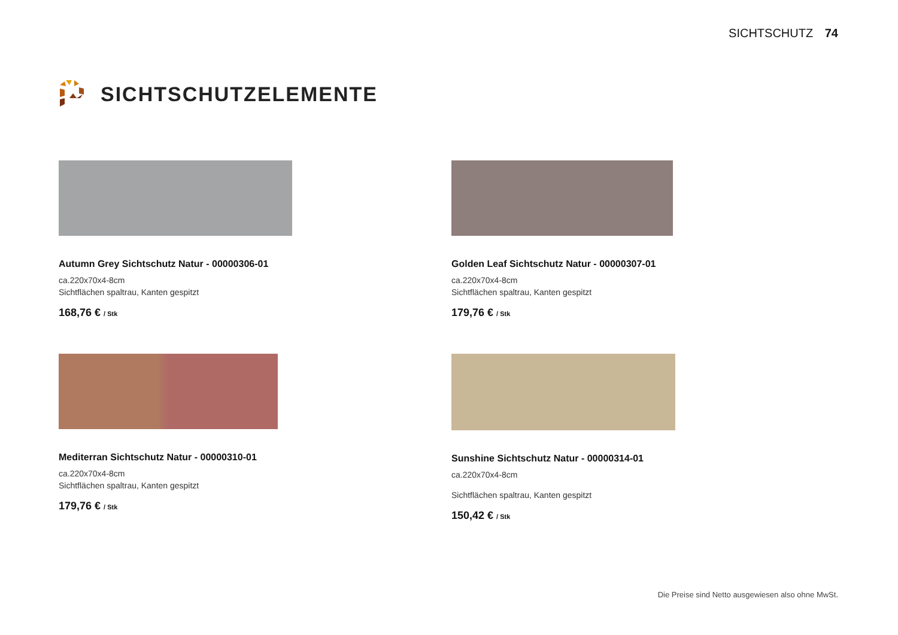SICHTSCHUTZ 74
SICHTSCHUTZELEMENTE
Autumn Grey Sichtschutz Natur - 00000306-01
ca.220x70x4-8cm
Sichtflächen spaltrau, Kanten gespitzt
168,76 € / Stk
Golden Leaf Sichtschutz Natur - 00000307-01
ca.220x70x4-8cm
Sichtflächen spaltrau, Kanten gespitzt
179,76 € / Stk
Mediterran Sichtschutz Natur - 00000310-01
ca.220x70x4-8cm
Sichtflächen spaltrau, Kanten gespitzt
179,76 € / Stk
Sunshine Sichtschutz Natur - 00000314-01
ca.220x70x4-8cm
Sichtflächen spaltrau, Kanten gespitzt
150,42 € / Stk
Die Preise sind Netto ausgewiesen also ohne MwSt.